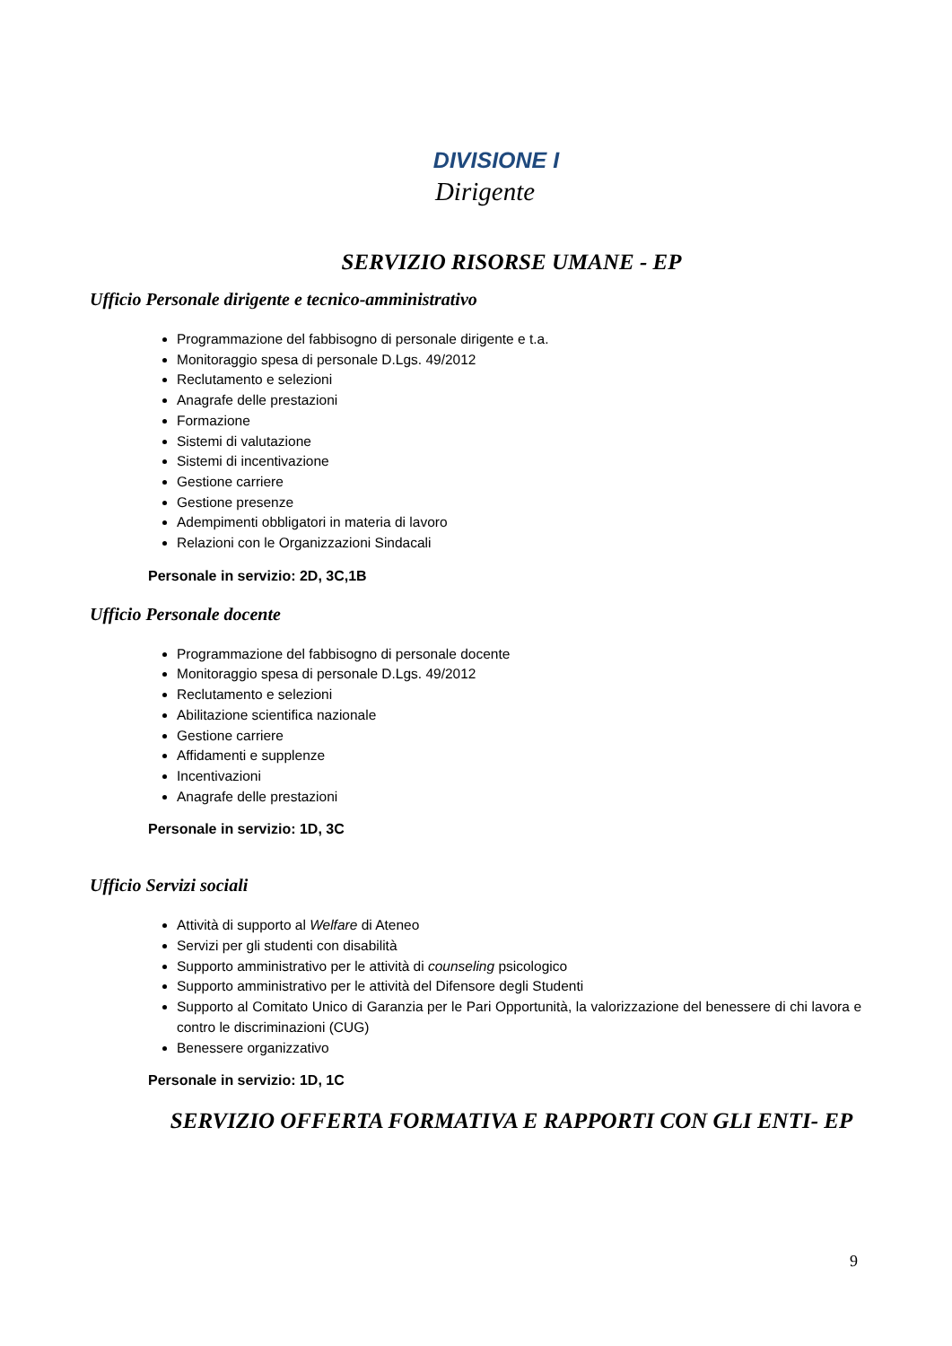DIVISIONE I
Dirigente
SERVIZIO RISORSE UMANE - EP
Ufficio Personale dirigente e tecnico-amministrativo
Programmazione del fabbisogno di personale dirigente e t.a.
Monitoraggio spesa di personale D.Lgs. 49/2012
Reclutamento e selezioni
Anagrafe delle prestazioni
Formazione
Sistemi di valutazione
Sistemi di incentivazione
Gestione carriere
Gestione presenze
Adempimenti obbligatori in materia di lavoro
Relazioni con le Organizzazioni Sindacali
Personale in servizio: 2D, 3C,1B
Ufficio Personale docente
Programmazione del fabbisogno di personale docente
Monitoraggio spesa di personale D.Lgs. 49/2012
Reclutamento e selezioni
Abilitazione scientifica nazionale
Gestione carriere
Affidamenti e supplenze
Incentivazioni
Anagrafe delle prestazioni
Personale in servizio: 1D, 3C
Ufficio Servizi sociali
Attività di supporto al Welfare di Ateneo
Servizi per gli studenti con disabilità
Supporto amministrativo per le attività di counseling psicologico
Supporto amministrativo per le attività del Difensore degli Studenti
Supporto al Comitato Unico di Garanzia per le Pari Opportunità, la valorizzazione del benessere di chi lavora e contro le discriminazioni (CUG)
Benessere organizzativo
Personale in servizio: 1D, 1C
SERVIZIO OFFERTA FORMATIVA E RAPPORTI CON GLI ENTI- EP
9